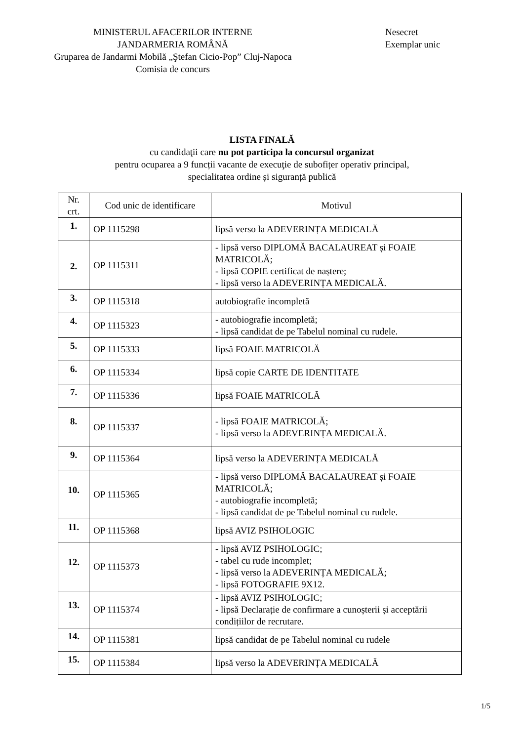MINISTERUL AFACERILOR INTERNE
JANDARMERIA ROMÂNĂ
Gruparea de Jandarmi Mobilă „Ştefan Cicio-Pop” Cluj-Napoca
Comisia de concurs
Nesecret
Exemplar unic
LISTA FINALĂ
cu candidaţii care nu pot participa la concursul organizat
pentru ocuparea a 9 funcții vacante de execuţie de subofițer operativ principal,
specialitatea ordine și siguranță publică
| Nr. crt. | Cod unic de identificare | Motivul |
| 1. | OP 1115298 | lipsă verso la ADEVERINȚA MEDICALĂ |
| 2. | OP 1115311 | - lipsă verso DIPLOMĂ BACALAUREAT și FOAIE MATRICOLĂ; - lipsă COPIE certificat de naștere; - lipsă verso la ADEVERINȚA MEDICALĂ. |
| 3. | OP 1115318 | autobiografie incompletă |
| 4. | OP 1115323 | - autobiografie incompletă; - lipsă candidat de pe Tabelul nominal cu rudele. |
| 5. | OP 1115333 | lipsă FOAIE MATRICOLĂ |
| 6. | OP 1115334 | lipsă copie CARTE DE IDENTITATE |
| 7. | OP 1115336 | lipsă FOAIE MATRICOLĂ |
| 8. | OP 1115337 | - lipsă FOAIE MATRICOLĂ; - lipsă verso la ADEVERINȚA MEDICALĂ. |
| 9. | OP 1115364 | lipsă verso la ADEVERINȚA MEDICALĂ |
| 10. | OP 1115365 | - lipsă verso DIPLOMĂ BACALAUREAT și FOAIE MATRICOLĂ; - autobiografie incompletă; - lipsă candidat de pe Tabelul nominal cu rudele. |
| 11. | OP 1115368 | lipsă AVIZ PSIHOLOGIC |
| 12. | OP 1115373 | - lipsă AVIZ PSIHOLOGIC; - tabel cu rude incomplet; - lipsă verso la ADEVERINȚA MEDICALĂ; - lipsă FOTOGRAFIE 9X12. |
| 13. | OP 1115374 | - lipsă AVIZ PSIHOLOGIC; - lipsă Declarație de confirmare a cunoșterii și acceptării condițiilor de recrutare. |
| 14. | OP 1115381 | lipsă candidat de pe Tabelul nominal cu rudele |
| 15. | OP 1115384 | lipsă verso la ADEVERINȚA MEDICALĂ |
1/5